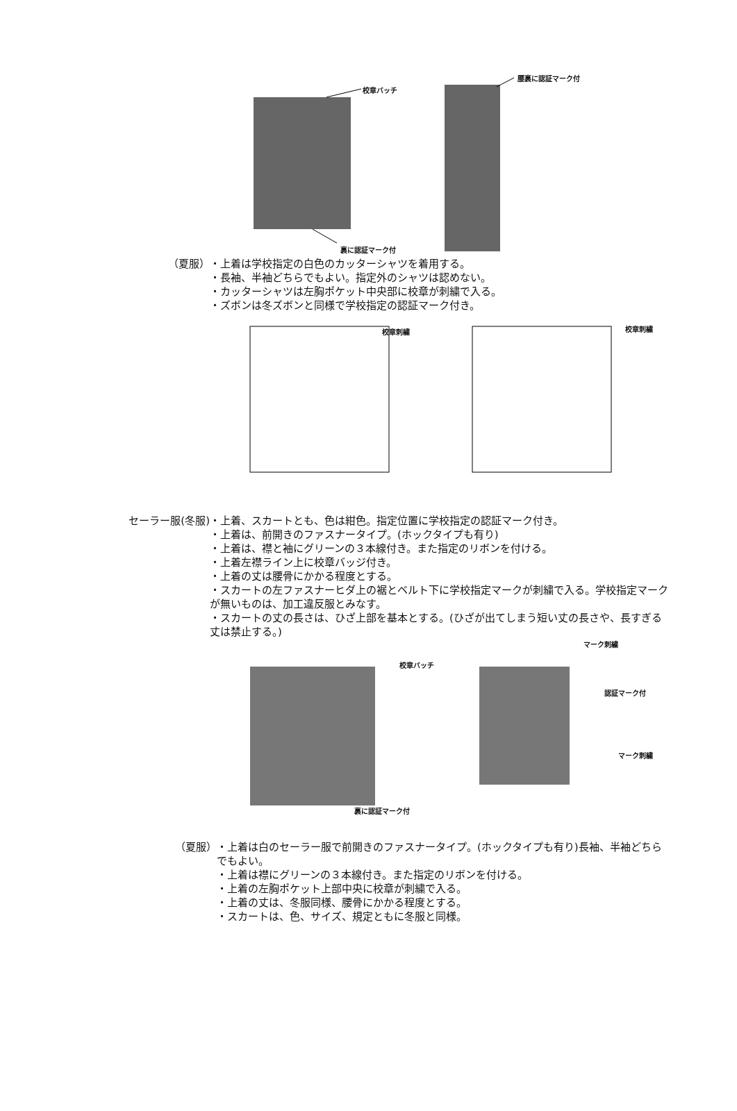校章バッチ
腰裏に認証マーク付
裏に認証マーク付
（夏服） ・上着は学校指定の白色のカッターシャツを着用する。
・長袖、半袖どちらでもよい。指定外のシャツは認めない。
・カッターシャツは左胸ポケット中央部に校章が刺繍で入る。
・ズボンは冬ズボンと同様で学校指定の認証マーク付き。
校章刺繍 校章刺繍
セーラー服(冬服) ・上着、スカートとも、色は紺色。指定位置に学校指定の認証マーク付き。
・上着は、前開きのファスナータイプ。(ホックタイプも有り)
・上着は、襟と袖にグリーンの３本線付き。また指定のリボンを付ける。
・上着左襟ライン上に校章バッジ付き。
・上着の丈は腰骨にかかる程度とする。
・スカートの左ファスナーヒダ上の裾とベルト下に学校指定マークが刺繍で入る。学校指定マークが無いものは、加工違反服とみなす。
・スカートの丈の長さは、ひざ上部を基本とする。(ひざが出てしまう短い丈の長さや、長すぎる丈は禁止する。)
校章バッチ
マーク刺繍
認証マーク付
マーク刺繍
裏に認証マーク付
（夏服） ・上着は白のセーラー服で前開きのファスナータイプ。(ホックタイプも有り)長袖、半袖どちらでもよい。
・上着は襟にグリーンの３本線付き。また指定のリボンを付ける。
・上着の左胸ポケット上部中央に校章が刺繍で入る。
・上着の丈は、冬服同様、腰骨にかかる程度とする。
・スカートは、色、サイズ、規定ともに冬服と同様。